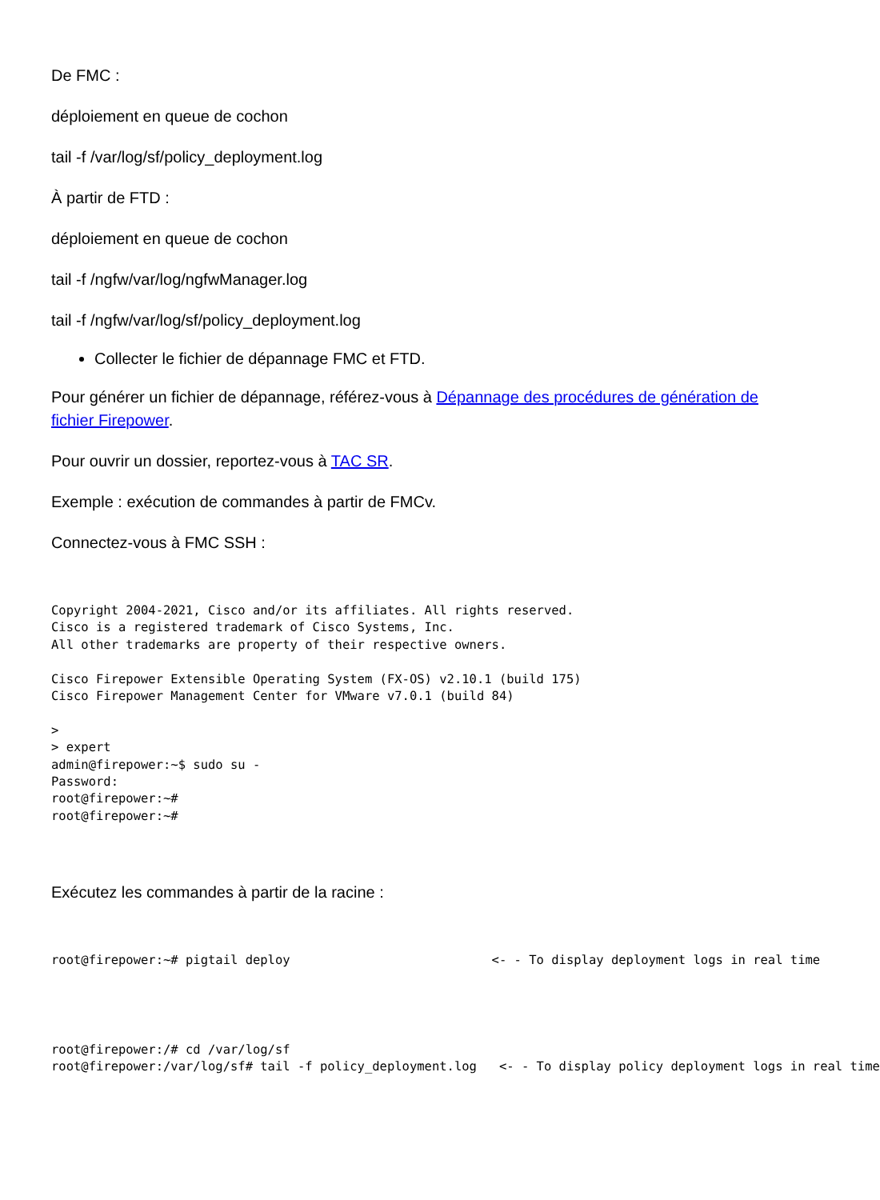De FMC :
déploiement en queue de cochon
tail -f /var/log/sf/policy_deployment.log
À partir de FTD :
déploiement en queue de cochon
tail -f /ngfw/var/log/ngfwManager.log
tail -f /ngfw/var/log/sf/policy_deployment.log
Collecter le fichier de dépannage FMC et FTD.
Pour générer un fichier de dépannage, référez-vous à Dépannage des procédures de génération de fichier Firepower.
Pour ouvrir un dossier, reportez-vous à TAC SR.
Exemple : exécution de commandes à partir de FMCv.
Connectez-vous à FMC SSH :
Copyright 2004-2021, Cisco and/or its affiliates. All rights reserved.
Cisco is a registered trademark of Cisco Systems, Inc.
All other trademarks are property of their respective owners.

Cisco Firepower Extensible Operating System (FX-OS) v2.10.1 (build 175)
Cisco Firepower Management Center for VMware v7.0.1 (build 84)

>
> expert
admin@firepower:~$ sudo su -
Password:
root@firepower:~#
root@firepower:~#
Exécutez les commandes à partir de la racine :
root@firepower:~# pigtail deploy                           <- - To display deployment logs in real time
root@firepower:/# cd /var/log/sf
root@firepower:/var/log/sf# tail -f policy_deployment.log   <- - To display policy deployment logs in real time